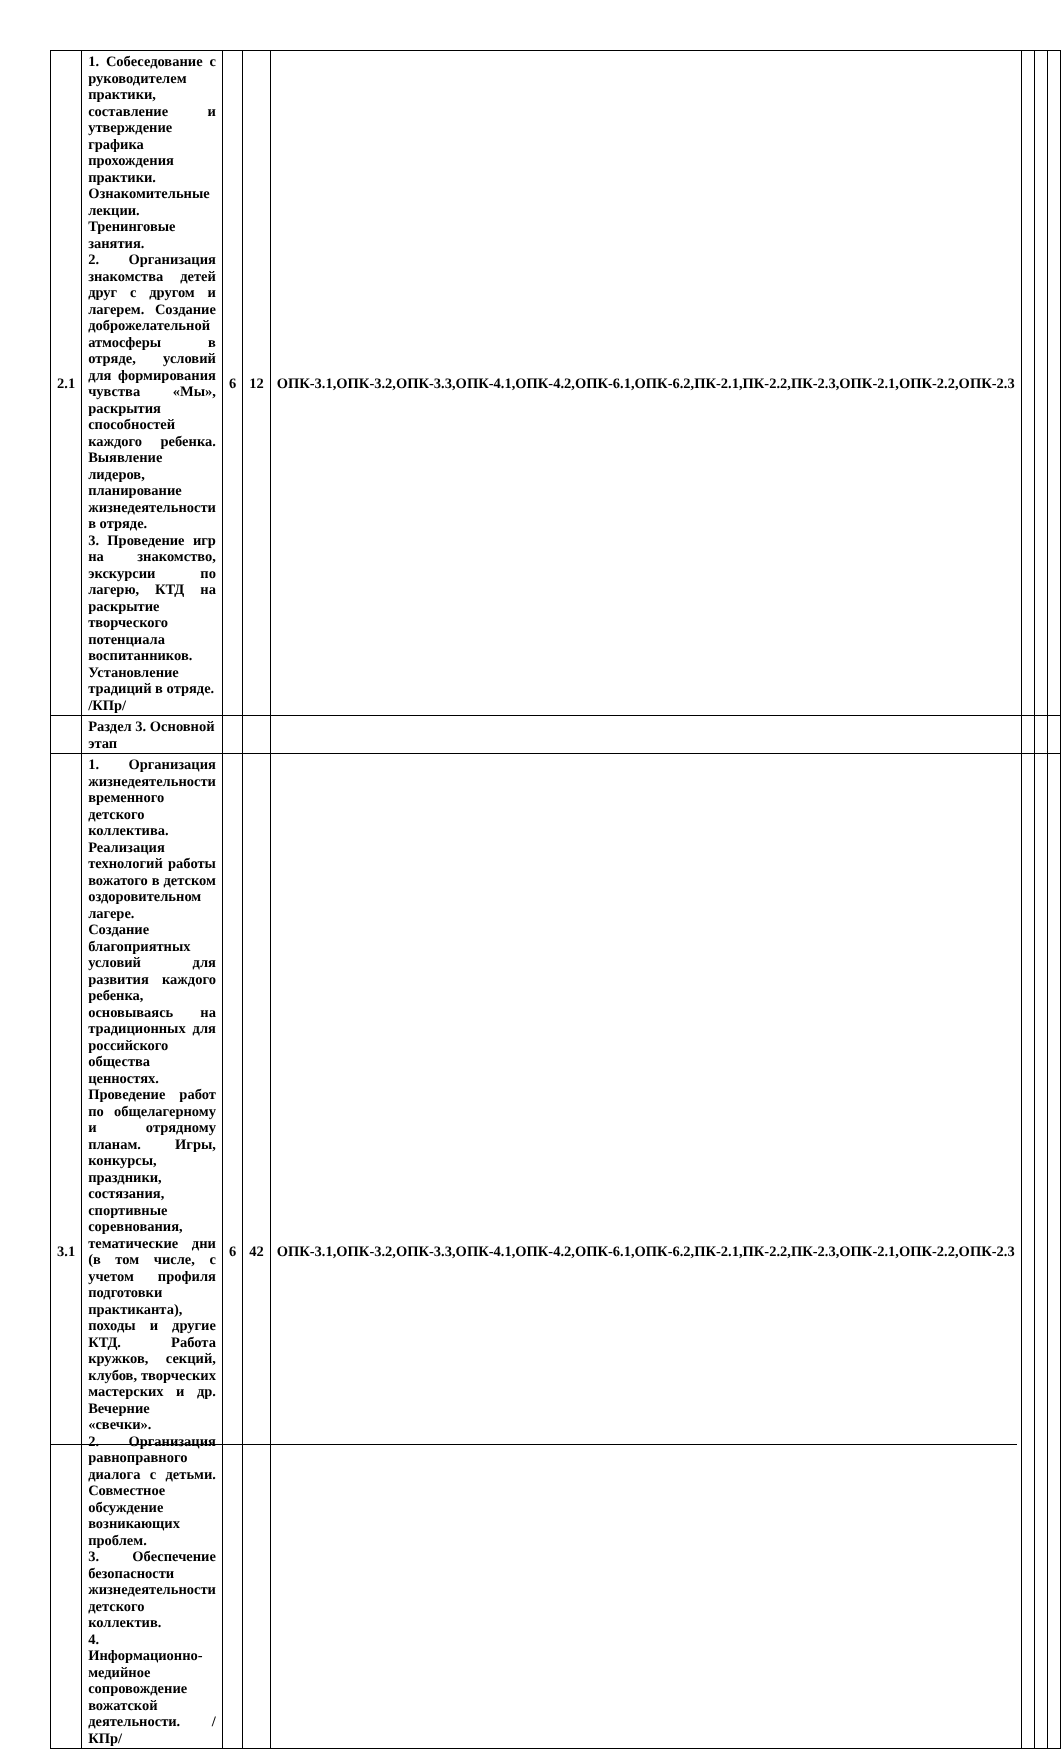| 2.1 | 1. Собеседование с руководителем практики, составление и утверждение графика прохождения практики. Ознакомительные лекции. Тренинговые занятия. 2. Организация знакомства детей друг с другом и лагерем. Создание доброжелательной атмосферы в отряде, условий для формирования чувства «Мы», раскрытия способностей каждого ребенка. Выявление лидеров, планирование жизнедеятельности в отряде. 3. Проведение игр на знакомство, экскурсии по лагерю, КТД на раскрытие творческого потенциала воспитанников. Установление традиций в отряде. /КПр/ | 6 | 12 | ОПК-3.1,ОПК-3.2,ОПК-3.3,ОПК-4.1,ОПК-4.2,ОПК-6.1,ОПК-6.2,ПК-2.1,ПК-2.2,ПК-2.3,ОПК-2.1,ОПК-2.2,ОПК-2.3 | | | |
| | Раздел 3. Основной этап | | | | | | |
| 3.1 | 1. Организация жизнедеятельности временного детского коллектива. Реализация технологий работы вожатого в детском оздоровительном лагере. Создание благоприятных условий для развития каждого ребенка, основываясь на традиционных для российского общества ценностях. Проведение работ по общелагерному и отрядному планам. Игры, конкурсы, праздники, состязания, спортивные соревнования, тематические дни (в том числе, с учетом профиля подготовки практиканта), походы и другие КТД. Работа кружков, секций, клубов, творческих мастерских и др. Вечерние «свечки». 2. Организация равноправного диалога с детьми. Совместное обсуждение возникающих проблем. 3. Обеспечение безопасности жизнедеятельности детского коллектив. 4. Информационно-медийное сопровождение вожатской деятельности. /КПр/ | 6 | 42 | ОПК-3.1,ОПК-3.2,ОПК-3.3,ОПК-4.1,ОПК-4.2,ОПК-6.1,ОПК-6.2,ПК-2.1,ПК-2.2,ПК-2.3,ОПК-2.1,ОПК-2.2,ОПК-2.3 | | | |